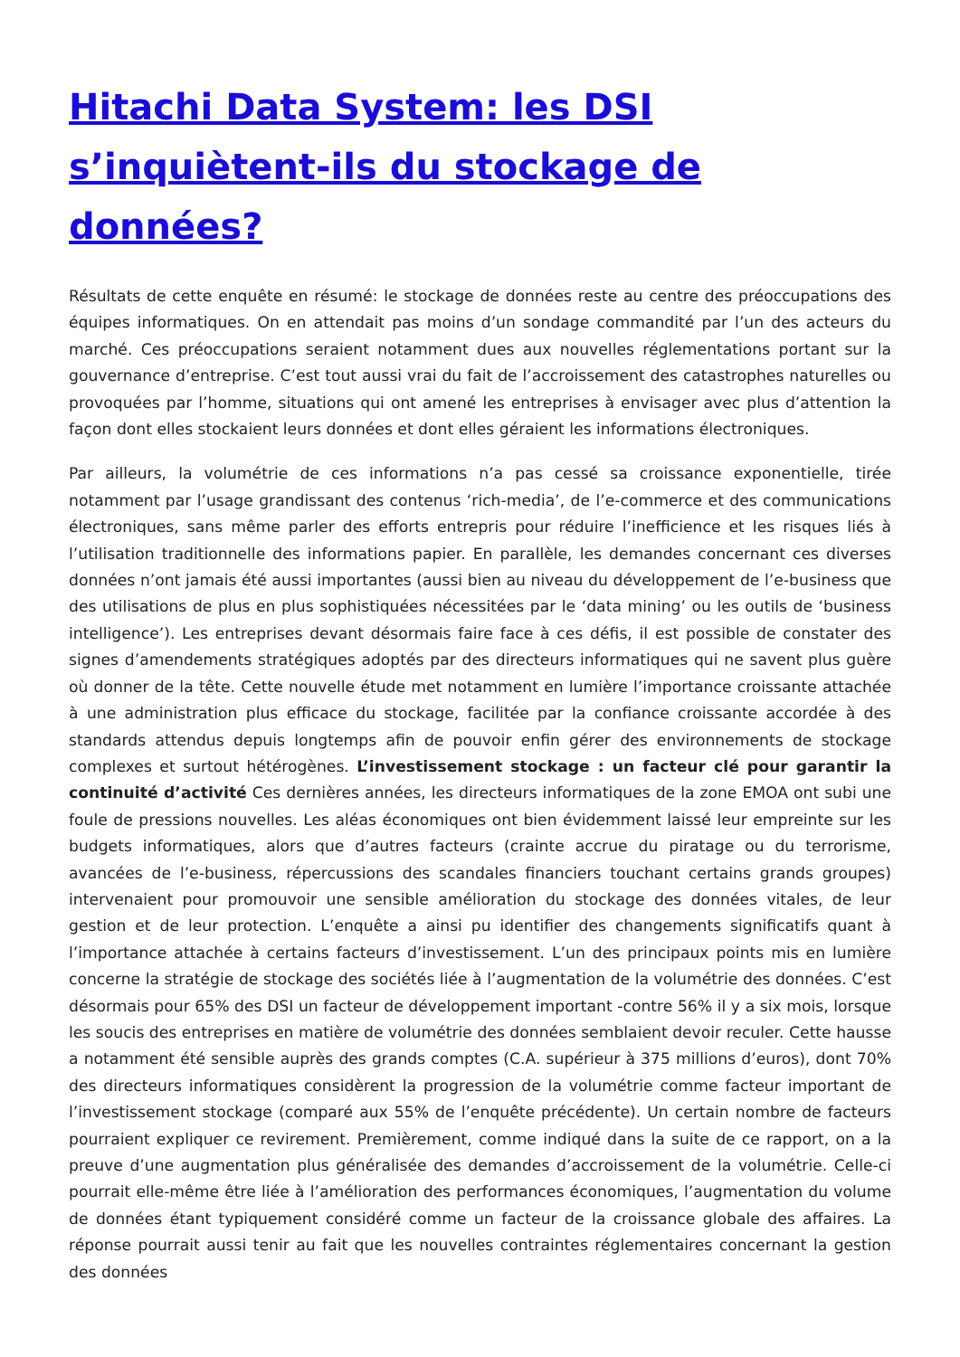Hitachi Data System: les DSI s’inquiètent-ils du stockage de données?
Résultats de cette enquête en résumé: le stockage de données reste au centre des préoccupations des équipes informatiques. On en attendait pas moins d’un sondage commandité par l’un des acteurs du marché. Ces préoccupations seraient notamment dues aux nouvelles réglementations portant sur la gouvernance d’entreprise. C’est tout aussi vrai du fait de l’accroissement des catastrophes naturelles ou provoquées par l’homme, situations qui ont amené les entreprises à envisager avec plus d’attention la façon dont elles stockaient leurs données et dont elles géraient les informations électroniques.
Par ailleurs, la volumétrie de ces informations n’a pas cessé sa croissance exponentielle, tirée notamment par l’usage grandissant des contenus ‘rich-media’, de l’e-commerce et des communications électroniques, sans même parler des efforts entrepris pour réduire l’inefficience et les risques liés à l’utilisation traditionnelle des informations papier. En parallèle, les demandes concernant ces diverses données n’ont jamais été aussi importantes (aussi bien au niveau du développement de l’e-business que des utilisations de plus en plus sophistiquées nécessitées par le ‘data mining’ ou les outils de ‘business intelligence’). Les entreprises devant désormais faire face à ces défis, il est possible de constater des signes d’amendements stratégiques adoptés par des directeurs informatiques qui ne savent plus guère où donner de la tête. Cette nouvelle étude met notamment en lumière l’importance croissante attachée à une administration plus efficace du stockage, facilitée par la confiance croissante accordée à des standards attendus depuis longtemps afin de pouvoir enfin gérer des environnements de stockage complexes et surtout hétérogènes. L’investissement stockage : un facteur clé pour garantir la continuité d’activité Ces dernières années, les directeurs informatiques de la zone EMOA ont subi une foule de pressions nouvelles. Les aléas économiques ont bien évidemment laissé leur empreinte sur les budgets informatiques, alors que d’autres facteurs (crainte accrue du piratage ou du terrorisme, avancées de l’e-business, répercussions des scandales financiers touchant certains grands groupes) intervenaient pour promouvoir une sensible amélioration du stockage des données vitales, de leur gestion et de leur protection. L’enquête a ainsi pu identifier des changements significatifs quant à l’importance attachée à certains facteurs d’investissement. L’un des principaux points mis en lumière concerne la stratégie de stockage des sociétés liée à l’augmentation de la volumétrie des données. C’est désormais pour 65% des DSI un facteur de développement important -contre 56% il y a six mois, lorsque les soucis des entreprises en matière de volumétrie des données semblaient devoir reculer. Cette hausse a notamment été sensible auprès des grands comptes (C.A. supérieur à 375 millions d’euros), dont 70% des directeurs informatiques considèrent la progression de la volumétrie comme facteur important de l’investissement stockage (comparé aux 55% de l’enquête précédente). Un certain nombre de facteurs pourraient expliquer ce revirement. Premièrement, comme indiqué dans la suite de ce rapport, on a la preuve d’une augmentation plus généralisée des demandes d’accroissement de la volumétrie. Celle-ci pourrait elle-même être liée à l’amélioration des performances économiques, l’augmentation du volume de données étant typiquement considéré comme un facteur de la croissance globale des affaires. La réponse pourrait aussi tenir au fait que les nouvelles contraintes réglementaires concernant la gestion des données